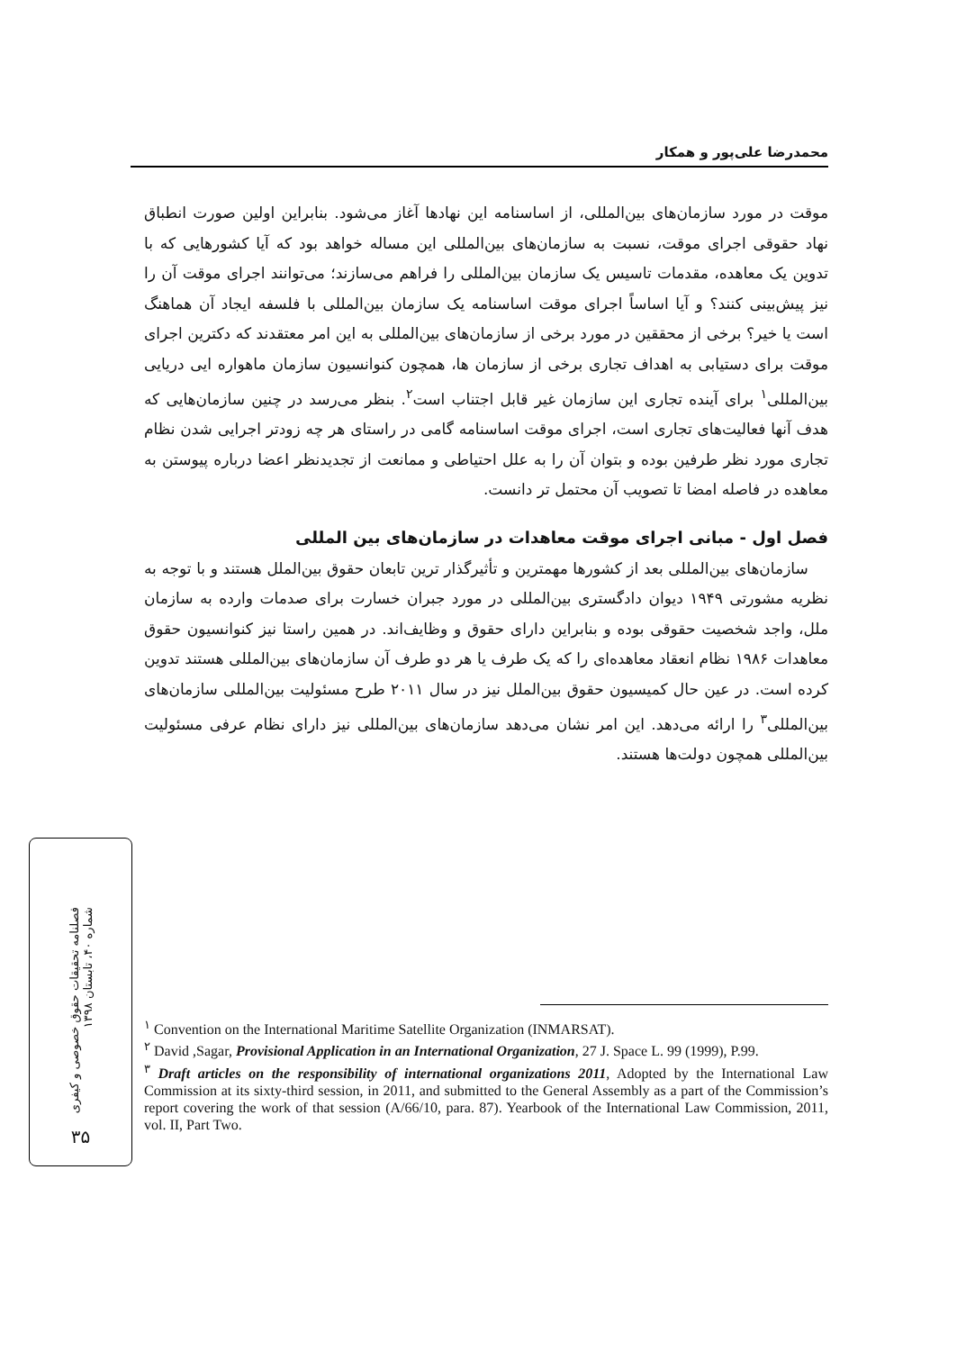محمدرضا علی‌پور و همکار
موقت در مورد سازمان‌های بین‌المللی، از اساسنامه این نهادها آغاز می‌شود. بنابراین اولین صورت انطباق نهاد حقوقی اجرای موقت، نسبت به سازمان‌های بین‌المللی این مساله خواهد بود که آیا کشورهایی که با تدوین یک معاهده، مقدمات تاسیس یک سازمان بین‌المللی را فراهم می‌سازند؛ می‌توانند اجرای موقت آن را نیز پیش‌بینی کنند؟ و آیا اساساً اجرای موقت اساسنامه یک سازمان بین‌المللی با فلسفه ایجاد آن هماهنگ است یا خیر؟ برخی از محققین در مورد برخی از سازمان‌های بین‌المللی به این امر معتقدند که دکترین اجرای موقت برای دستیابی به اهداف تجاری برخی از سازمان ها، همچون کنوانسیون سازمان ماهواره ایی دریایی بین‌المللی<sup>۱</sup> برای آینده تجاری این سازمان غیر قابل اجتناب است<sup>۲</sup>. بنظر می‌رسد در چنین سازمان‌هایی که هدف آنها فعالیت‌های تجاری است، اجرای موقت اساسنامه گامی در راستای هر چه زودتر اجرایی شدن نظام تجاری مورد نظر طرفین بوده و بتوان آن را به علل احتیاطی و ممانعت از تجدیدنظر اعضا درباره پیوستن به معاهده در فاصله امضا تا تصویب آن محتمل تر دانست.
فصل اول - مبانی اجرای موقت معاهدات در سازمان‌های بین المللی
سازمان‌های بین‌المللی بعد از کشورها مهمترین و تأثیرگذار ترین تابعان حقوق بین‌الملل هستند و با توجه به نظریه مشورتی ۱۹۴۹ دیوان دادگستری بین‌المللی در مورد جبران خسارت برای صدمات وارده به سازمان ملل، واجد شخصیت حقوقی بوده و بنابراین دارای حقوق و وظایف‌اند. در همین راستا نیز کنوانسیون حقوق معاهدات ۱۹۸۶ نظام انعقاد معاهده‌ای را که یک طرف یا هر دو طرف آن سازمان‌های بین‌المللی هستند تدوین کرده است. در عین حال کمیسیون حقوق بین‌الملل نیز در سال ۲۰۱۱ طرح مسئولیت بین‌المللی سازمان‌های بین‌المللی<sup>۳</sup> را ارائه می‌دهد. این امر نشان می‌دهد سازمان‌های بین‌المللی نیز دارای نظام عرفی مسئولیت بین‌المللی همچون دولت‌ها هستند.
فصلنامه تحقیقات حقوق خصوصی و کیفری
شماره ۴۰، تابستان ۱۳۹۸
۳۵
<sup>۱</sup> Convention on the International Maritime Satellite Organization (INMARSAT).
<sup>۲</sup> David ,Sagar, Provisional Application in an International Organization, 27 J. Space L. 99 (1999), P.99.
<sup>۳</sup> Draft articles on the responsibility of international organizations 2011, Adopted by the International Law Commission at its sixty-third session, in 2011, and submitted to the General Assembly as a part of the Commission’s report covering the work of that session (A/66/10, para. 87). Yearbook of the International Law Commission, 2011, vol. II, Part Two.